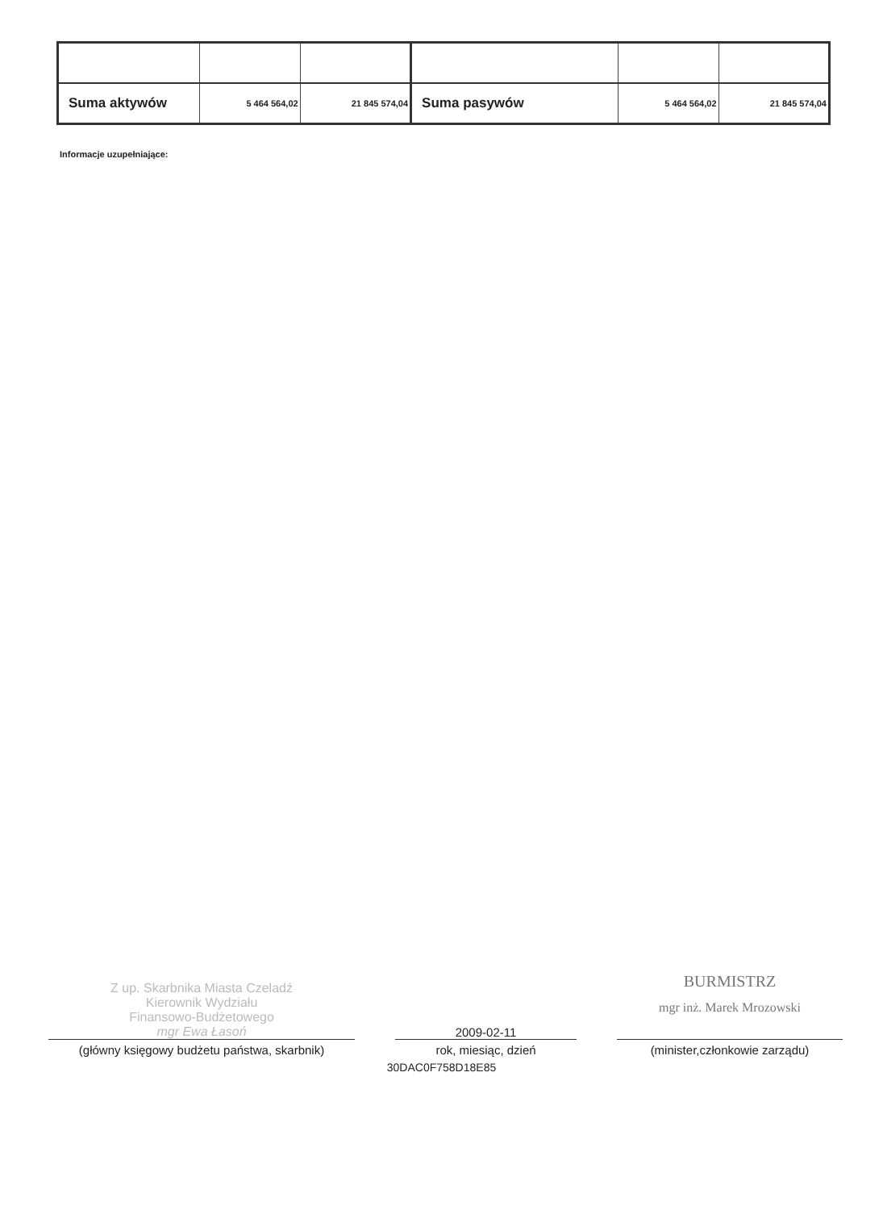| Suma aktywów | 5 464 564,02 | 21 845 574,04 | Suma pasywów | 5 464 564,02 | 21 845 574,04 |
Informacje uzupełniające:
Z up. Skarbnika Miasta Czeladź
Kierownik Wydziału
Finansowo-Budżetowego
mgr Ewa Łasoń
(główny księgowy budżetu państwa, skarbnik)
2009-02-11
rok, miesiąc, dzień
BURMISTRZ
mgr inż. Marek Mrozowski
(minister,członkowie zarządu)
30DAC0F758D18E85